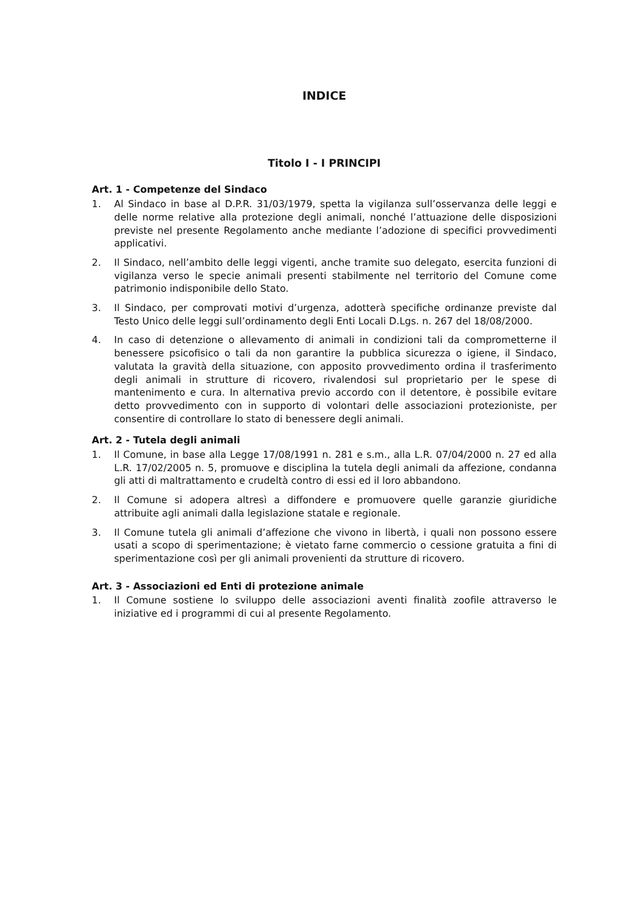INDICE
Titolo I - I PRINCIPI
Art. 1 - Competenze del Sindaco
1. Al Sindaco in base al D.P.R. 31/03/1979, spetta la vigilanza sull’osservanza delle leggi e delle norme relative alla protezione degli animali, nonché l’attuazione delle disposizioni previste nel presente Regolamento anche mediante l’adozione di specifici provvedimenti applicativi.
2. Il Sindaco, nell’ambito delle leggi vigenti, anche tramite suo delegato, esercita funzioni di vigilanza verso le specie animali presenti stabilmente nel territorio del Comune come patrimonio indisponibile dello Stato.
3. Il Sindaco, per comprovati motivi d’urgenza, adotterà specifiche ordinanze previste dal Testo Unico delle leggi sull’ordinamento degli Enti Locali D.Lgs. n. 267 del 18/08/2000.
4. In caso di detenzione o allevamento di animali in condizioni tali da comprometterne il benessere psicofisico o tali da non garantire la pubblica sicurezza o igiene, il Sindaco, valutata la gravità della situazione, con apposito provvedimento ordina il trasferimento degli animali in strutture di ricovero, rivalendosi sul proprietario per le spese di mantenimento e cura. In alternativa previo accordo con il detentore, è possibile evitare detto provvedimento con in supporto di volontari delle associazioni protezioniste, per consentire di controllare lo stato di benessere degli animali.
Art. 2 - Tutela degli animali
1. Il Comune, in base alla Legge 17/08/1991 n. 281 e s.m., alla L.R. 07/04/2000 n. 27 ed alla L.R. 17/02/2005 n. 5, promuove e disciplina la tutela degli animali da affezione, condanna gli atti di maltrattamento e crudeltà contro di essi ed il loro abbandono.
2. Il Comune si adopera altresì a diffondere e promuovere quelle garanzie giuridiche attribuite agli animali dalla legislazione statale e regionale.
3. Il Comune tutela gli animali d’affezione che vivono in libertà, i quali non possono essere usati a scopo di sperimentazione; è vietato farne commercio o cessione gratuita a fini di sperimentazione così per gli animali provenienti da strutture di ricovero.
Art. 3 - Associazioni ed Enti di protezione animale
1. Il Comune sostiene lo sviluppo delle associazioni aventi finalità zoofile attraverso le iniziative ed i programmi di cui al presente Regolamento.